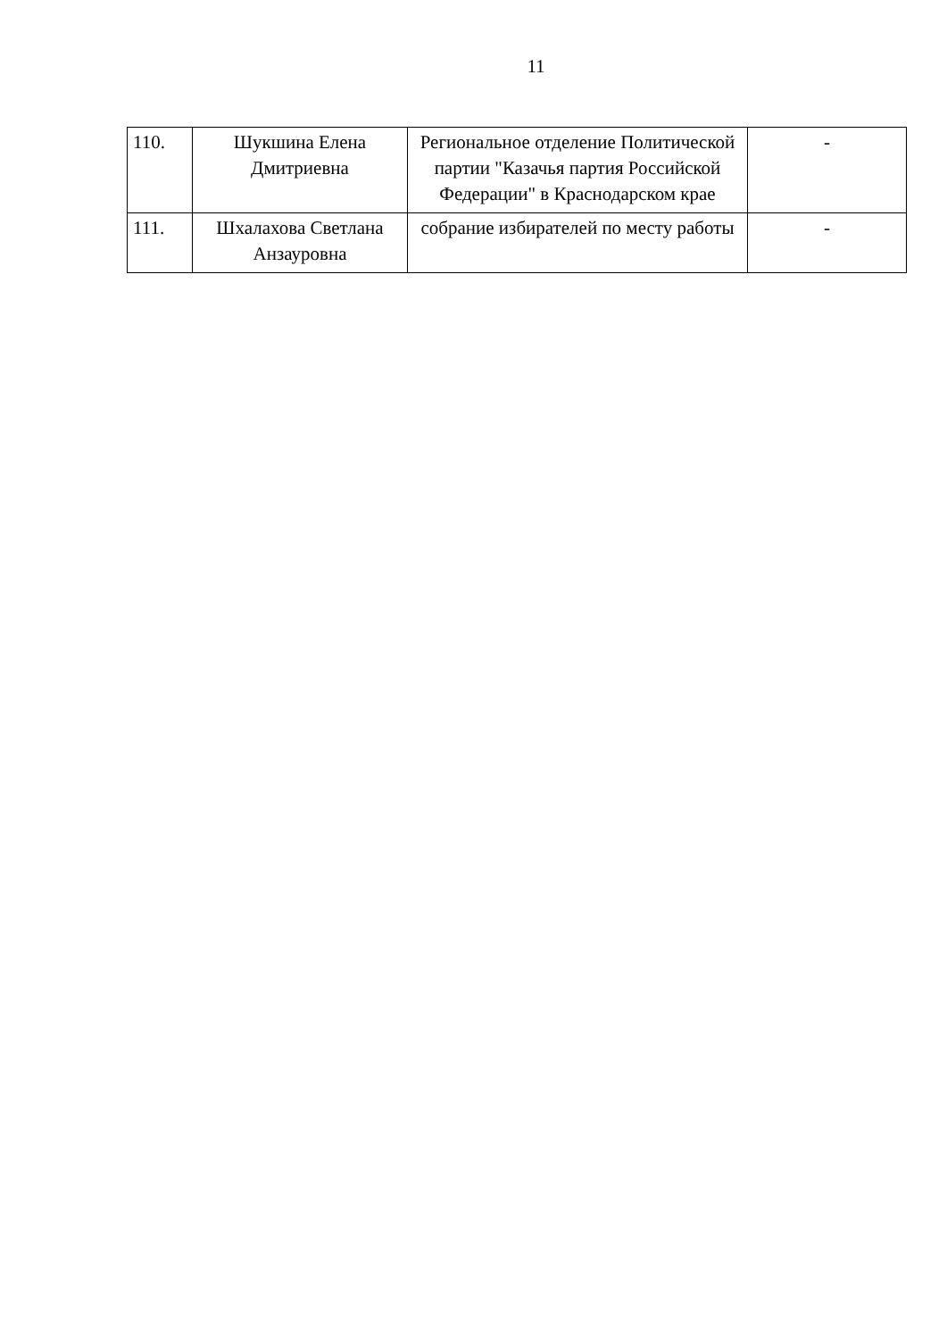11
| 110. | Шукшина Елена Дмитриевна | Региональное отделение Политической партии "Казачья партия Российской Федерации" в Краснодарском крае | - |
| 111. | Шхалахова Светлана Анзауровна | собрание избирателей по месту работы | - |